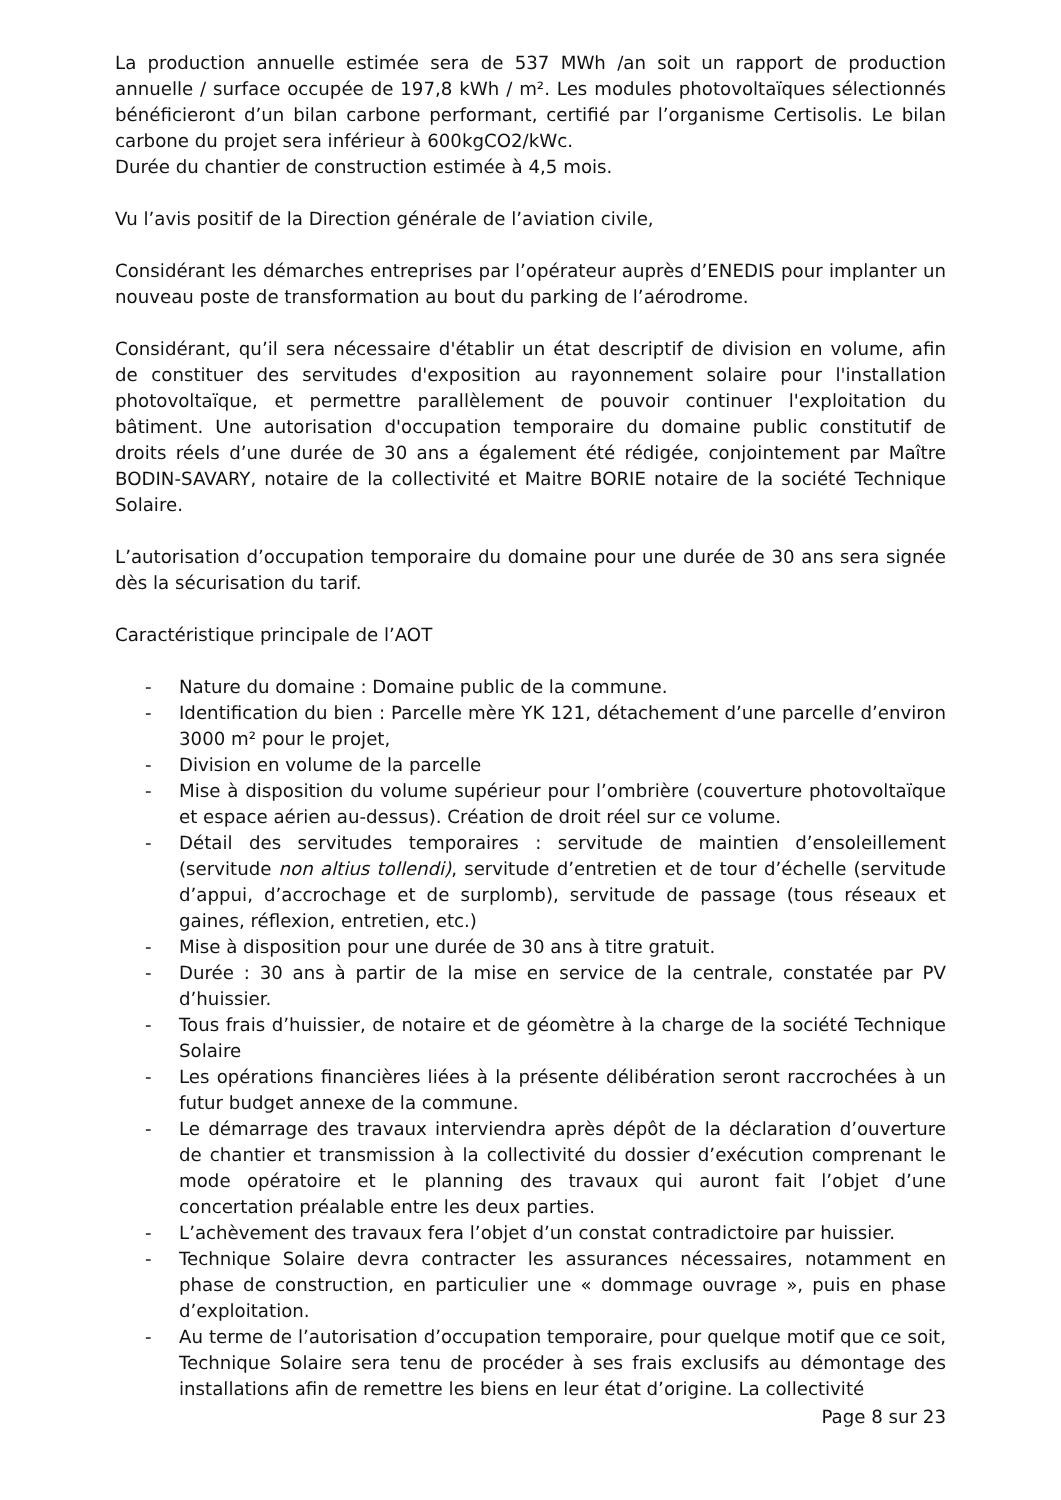La production annuelle estimée sera de 537 MWh /an soit un rapport de production annuelle / surface occupée de 197,8 kWh / m². Les modules photovoltaïques sélectionnés bénéficieront d’un bilan carbone performant, certifié par l’organisme Certisolis. Le bilan carbone du projet sera inférieur à 600kgCO2/kWc.
Durée du chantier de construction estimée à 4,5 mois.
Vu l’avis positif de la Direction générale de l’aviation civile,
Considérant les démarches entreprises par l’opérateur auprès d’ENEDIS pour implanter un nouveau poste de transformation au bout du parking de l’aérodrome.
Considérant, qu’il sera nécessaire d'établir un état descriptif de division en volume, afin de constituer des servitudes d'exposition au rayonnement solaire pour l'installation photovoltaïque, et permettre parallèlement de pouvoir continuer l'exploitation du bâtiment. Une autorisation d'occupation temporaire du domaine public constitutif de droits réels d’une durée de 30 ans a également été rédigée, conjointement par Maître BODIN-SAVARY, notaire de la collectivité et Maitre BORIE notaire de la société Technique Solaire.
L’autorisation d’occupation temporaire du domaine pour une durée de 30 ans sera signée dès la sécurisation du tarif.
Caractéristique principale de l’AOT
- Nature du domaine : Domaine public de la commune.
- Identification du bien : Parcelle mère YK 121, détachement d’une parcelle d’environ 3000 m² pour le projet,
- Division en volume de la parcelle
- Mise à disposition du volume supérieur pour l’ombrière (couverture photovoltaïque et espace aérien au-dessus). Création de droit réel sur ce volume.
- Détail des servitudes temporaires : servitude de maintien d’ensoleillement (servitude non altius tollendi), servitude d’entretien et de tour d’échelle (servitude d’appui, d’accrochage et de surplomb), servitude de passage (tous réseaux et gaines, réflexion, entretien, etc.)
- Mise à disposition pour une durée de 30 ans à titre gratuit.
- Durée : 30 ans à partir de la mise en service de la centrale, constatée par PV d’huissier.
- Tous frais d’huissier, de notaire et de géomètre à la charge de la société Technique Solaire
- Les opérations financières liées à la présente délibération seront raccrochées à un futur budget annexe de la commune.
- Le démarrage des travaux interviendra après dépôt de la déclaration d’ouverture de chantier et transmission à la collectivité du dossier d’exécution comprenant le mode opératoire et le planning des travaux qui auront fait l’objet d’une concertation préalable entre les deux parties.
- L’achèvement des travaux fera l’objet d’un constat contradictoire par huissier.
- Technique Solaire devra contracter les assurances nécessaires, notamment en phase de construction, en particulier une « dommage ouvrage », puis en phase d’exploitation.
- Au terme de l’autorisation d’occupation temporaire, pour quelque motif que ce soit, Technique Solaire sera tenu de procéder à ses frais exclusifs au démontage des installations afin de remettre les biens en leur état d’origine. La collectivité
Page 8 sur 23